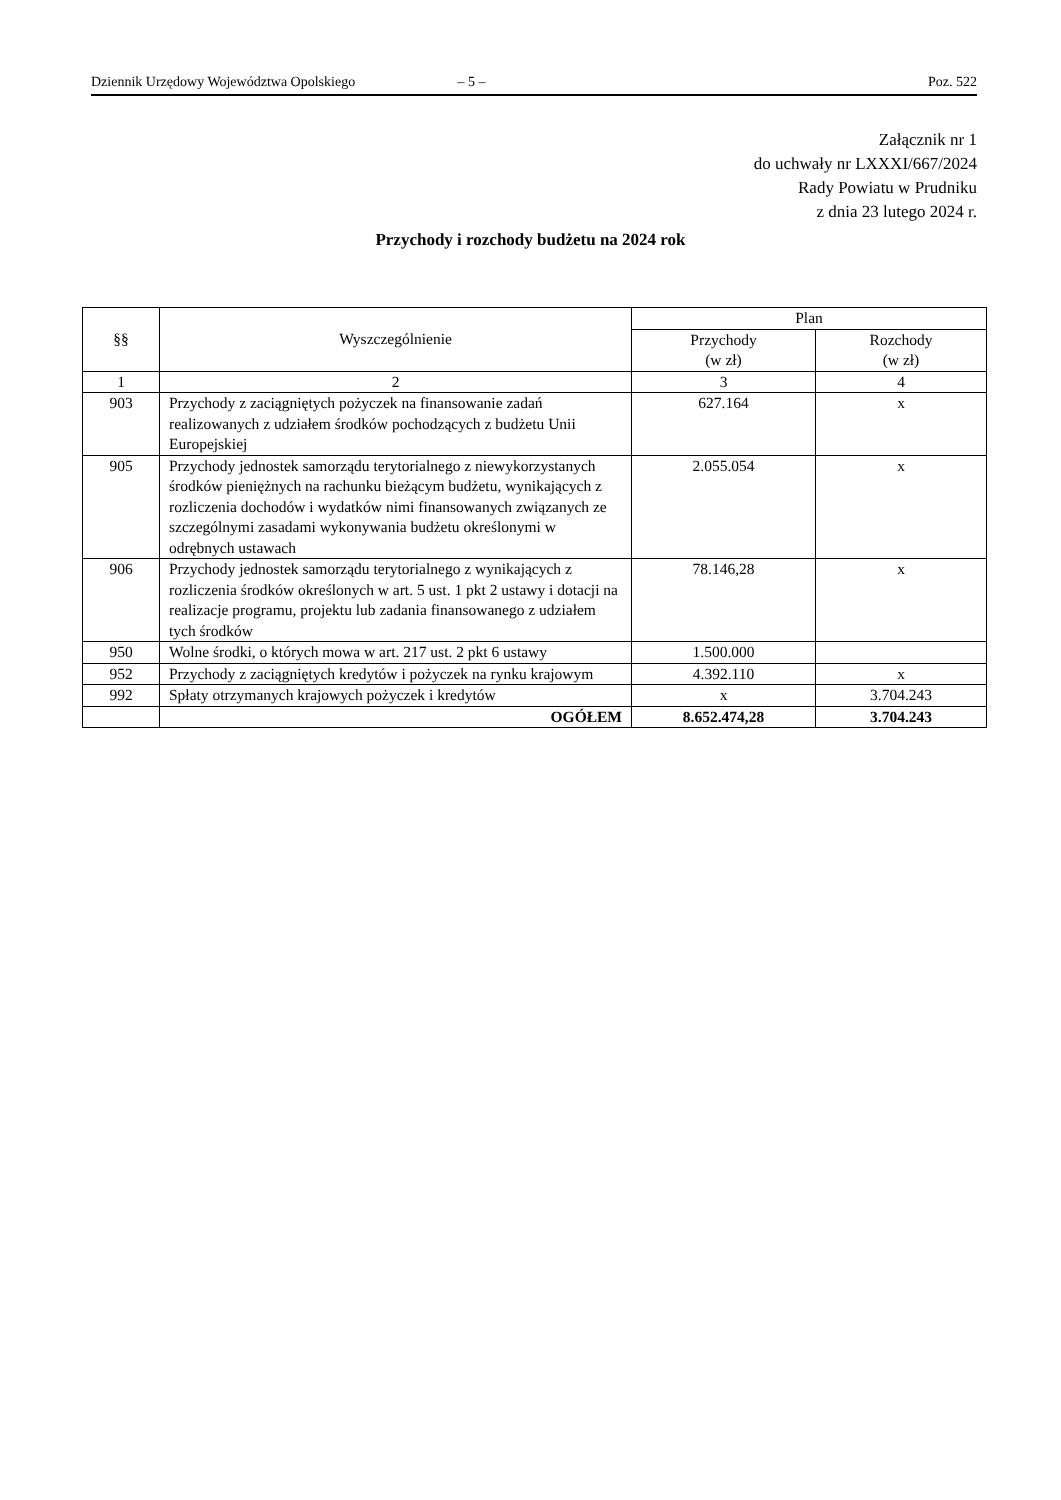Dziennik Urzędowy Województwa Opolskiego – 5 – Poz. 522
Załącznik nr 1
do uchwały nr LXXXI/667/2024
Rady Powiatu w Prudniku
z dnia 23 lutego 2024 r.
Przychody i rozchody budżetu na 2024 rok
| §§ | Wyszczególnienie | Plan | |
| --- | --- | --- | --- |
| | | Przychody (w zł) | Rozchody (w zł) |
| 1 | 2 | 3 | 4 |
| 903 | Przychody z zaciągniętych pożyczek na finansowanie zadań realizowanych z udziałem środków pochodzących z budżetu Unii Europejskiej | 627.164 | x |
| 905 | Przychody jednostek samorządu terytorialnego z niewykorzystanych środków pieniężnych na rachunku bieżącym budżetu, wynikających z rozliczenia dochodów i wydatków nimi finansowanych związanych ze szczególnymi zasadami wykonywania budżetu określonymi w odrębnych ustawach | 2.055.054 | x |
| 906 | Przychody jednostek samorządu terytorialnego z wynikających z rozliczenia środków określonych w art. 5 ust. 1 pkt 2 ustawy i dotacji na realizacje programu, projektu lub zadania finansowanego z udziałem tych środków | 78.146,28 | x |
| 950 | Wolne środki, o których mowa w art. 217 ust. 2 pkt 6 ustawy | 1.500.000 | |
| 952 | Przychody z zaciągniętych kredytów i pożyczek na rynku krajowym | 4.392.110 | x |
| 992 | Spłaty otrzymanych krajowych pożyczek i kredytów | x | 3.704.243 |
| | OGÓŁEM | 8.652.474,28 | 3.704.243 |